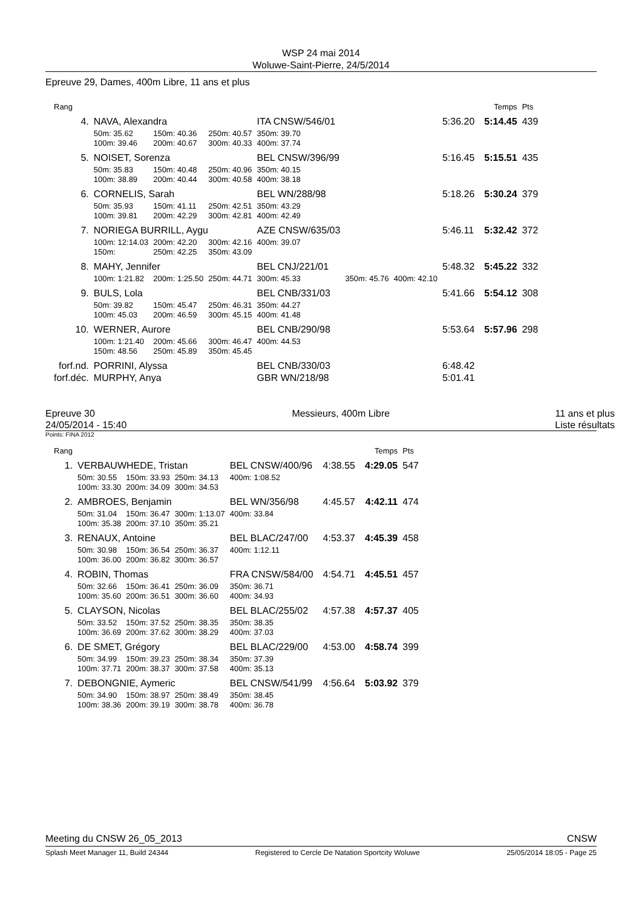WSP 24 mai 2014
Woluwe-Saint-Pierre, 24/5/2014
Epreuve 29, Dames, 400m Libre, 11 ans et plus
| Rang | | | | | | | | | Temps | Pts |
| 4. | NAVA, Alexandra | | | ITA CNSW/546/01 | | | 5:36.20 | | 5:14.45 | 439 |
| | 50m: 35.62 | 150m: 40.36 | 250m: 40.57 | 350m: 39.70 | | | | | | |
| | 100m: 39.46 | 200m: 40.67 | 300m: 40.33 | 400m: 37.74 | | | | | | |
| 5. | NOISET, Sorenza | | | BEL CNSW/396/99 | | | 5:16.45 | | 5:15.51 | 435 |
| | 50m: 35.83 | 150m: 40.48 | 250m: 40.96 | 350m: 40.15 | | | | | | |
| | 100m: 38.89 | 200m: 40.44 | 300m: 40.58 | 400m: 38.18 | | | | | | |
| 6. | CORNELIS, Sarah | | | BEL WN/288/98 | | | 5:18.26 | | 5:30.24 | 379 |
| | 50m: 35.93 | 150m: 41.11 | 250m: 42.51 | 350m: 43.29 | | | | | | |
| | 100m: 39.81 | 200m: 42.29 | 300m: 42.81 | 400m: 42.49 | | | | | | |
| 7. | NORIEGA BURRILL, Aygu | | | AZE CNSW/635/03 | | | 5:46.11 | | 5:32.42 | 372 |
| | 100m: 12:14.03 | 200m: 42.20 | 300m: 42.16 | 400m: 39.07 | | | | | | |
| | 150m: | 250m: 42.25 | 350m: 43.09 | | | | | | | |
| 8. | MAHY, Jennifer | | | BEL CNJ/221/01 | | | 5:48.32 | | 5:45.22 | 332 |
| | 100m: 1:21.82 | 200m: 1:25.50 | 250m: 44.71 | 300m: 45.33 | 350m: 45.76 | 400m: 42.10 | | | | |
| 9. | BULS, Lola | | | BEL CNB/331/03 | | | 5:41.66 | | 5:54.12 | 308 |
| | 50m: 39.82 | 150m: 45.47 | 250m: 46.31 | 350m: 44.27 | | | | | | |
| | 100m: 45.03 | 200m: 46.59 | 300m: 45.15 | 400m: 41.48 | | | | | | |
| 10. | WERNER, Aurore | | | BEL CNB/290/98 | | | 5:53.64 | | 5:57.96 | 298 |
| | 100m: 1:21.40 | 200m: 45.66 | 300m: 46.47 | 400m: 44.53 | | | | | | |
| | 150m: 48.56 | 250m: 45.89 | 350m: 45.45 | | | | | | | |
| forf.nd. | PORRINI, Alyssa | | | BEL CNB/330/03 | | | 6:48.42 | | | |
| forf.déc. | MURPHY, Anya | | | GBR WN/218/98 | | | 5:01.41 | | | |
Epreuve 30
24/05/2014 - 15:40
Messieurs, 400m Libre 11 ans et plus
Liste résultats
Points: FINA 2012
| Rang | | | | | | | | Temps | Pts |
| 1. | VERBAUWHEDE, Tristan | | | BEL CNSW/400/96 | | 4:38.55 | | 4:29.05 | 547 |
| | 50m: 30.55 | 150m: 33.93 | 250m: 34.13 | 400m: 1:08.52 | | | | | |
| | 100m: 33.30 | 200m: 34.09 | 300m: 34.53 | | | | | | |
| 2. | AMBROES, Benjamin | | | BEL WN/356/98 | | 4:45.57 | | 4:42.11 | 474 |
| | 50m: 31.04 | 150m: 36.47 | 300m: 1:13.07 | 400m: 33.84 | | | | | |
| | 100m: 35.38 | 200m: 37.10 | 350m: 35.21 | | | | | | |
| 3. | RENAUX, Antoine | | | BEL BLAC/247/00 | | 4:53.37 | | 4:45.39 | 458 |
| | 50m: 30.98 | 150m: 36.54 | 250m: 36.37 | 400m: 1:12.11 | | | | | |
| | 100m: 36.00 | 200m: 36.82 | 300m: 36.57 | | | | | | |
| 4. | ROBIN, Thomas | | | FRA CNSW/584/00 | | 4:54.71 | | 4:45.51 | 457 |
| | 50m: 32.66 | 150m: 36.41 | 250m: 36.09 | 350m: 36.71 | | | | | |
| | 100m: 35.60 | 200m: 36.51 | 300m: 36.60 | 400m: 34.93 | | | | | |
| 5. | CLAYSON, Nicolas | | | BEL BLAC/255/02 | | 4:57.38 | | 4:57.37 | 405 |
| | 50m: 33.52 | 150m: 37.52 | 250m: 38.35 | 350m: 38.35 | | | | | |
| | 100m: 36.69 | 200m: 37.62 | 300m: 38.29 | 400m: 37.03 | | | | | |
| 6. | DE SMET, Grégory | | | BEL BLAC/229/00 | | 4:53.00 | | 4:58.74 | 399 |
| | 50m: 34.99 | 150m: 39.23 | 250m: 38.34 | 350m: 37.39 | | | | | |
| | 100m: 37.71 | 200m: 38.37 | 300m: 37.58 | 400m: 35.13 | | | | | |
| 7. | DEBONGNIE, Aymeric | | | BEL CNSW/541/99 | | 4:56.64 | | 5:03.92 | 379 |
| | 50m: 34.90 | 150m: 38.97 | 250m: 38.49 | 350m: 38.45 | | | | | |
| | 100m: 38.36 | 200m: 39.19 | 300m: 38.78 | 400m: 36.78 | | | | | |
Meeting du CNSW 26_05_2013 CNSW
Splash Meet Manager 11, Build 24344 Registered to Cercle De Natation Sportcity Woluwe 25/05/2014 18:05 - Page 25